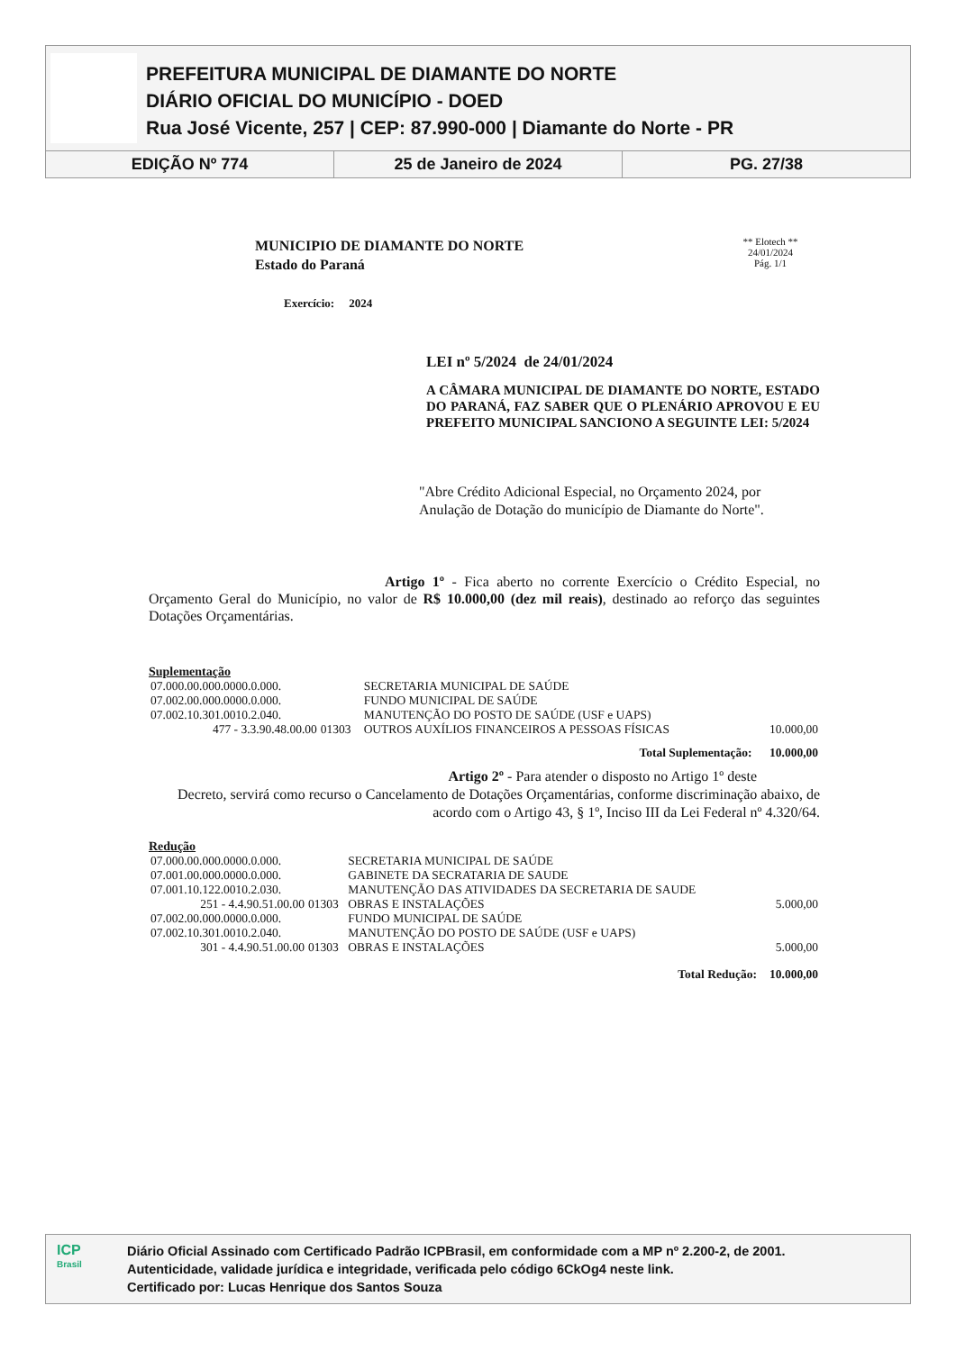PREFEITURA MUNICIPAL DE DIAMANTE DO NORTE
DIÁRIO OFICIAL DO MUNICÍPIO - DOED
Rua José Vicente, 257 | CEP: 87.990-000 | Diamante do Norte - PR
EDIÇÃO Nº 774 25 de Janeiro de 2024 PG. 27/38
MUNICIPIO DE DIAMANTE DO NORTE
Estado do Paraná
Exercício: 2024
** Elotech **
24/01/2024
Pág. 1/1
LEI nº 5/2024 de 24/01/2024
A CÂMARA MUNICIPAL DE DIAMANTE DO NORTE, ESTADO DO PARANÁ, FAZ SABER QUE O PLENÁRIO APROVOU E EU PREFEITO MUNICIPAL SANCIONO A SEGUINTE LEI: 5/2024
"Abre Crédito Adicional Especial, no Orçamento 2024, por Anulação de Dotação do município de Diamante do Norte".
Artigo 1º - Fica aberto no corrente Exercício o Crédito Especial, no Orçamento Geral do Município, no valor de R$ 10.000,00 (dez mil reais), destinado ao reforço das seguintes Dotações Orçamentárias.
Suplementação
| 07.000.00.000.0000.0.000. | | SECRETARIA MUNICIPAL DE SAÚDE | |
| 07.002.00.000.0000.0.000. | | FUNDO MUNICIPAL DE SAÚDE | |
| 07.002.10.301.0010.2.040. | | MANUTENÇÃO DO POSTO DE SAÚDE (USF e UAPS) | |
| 477 - 3.3.90.48.00.00 | 01303 | OUTROS AUXÍLIOS FINANCEIROS A PESSOAS FÍSICAS | 10.000,00 |
| Total Suplementação: | | | 10.000,00 |
Artigo 2º - Para atender o disposto no Artigo 1º deste
Decreto, servirá como recurso o Cancelamento de Dotações Orçamentárias, conforme discriminação abaixo, de acordo com o Artigo 43, § 1º, Inciso III da Lei Federal nº 4.320/64.
Redução
| 07.000.00.000.0000.0.000. | | SECRETARIA MUNICIPAL DE SAÚDE | |
| 07.001.00.000.0000.0.000. | | GABINETE DA SECRATARIA DE SAUDE | |
| 07.001.10.122.0010.2.030. | | MANUTENÇÃO DAS ATIVIDADES DA SECRETARIA DE SAUDE | |
| 251 - 4.4.90.51.00.00 | 01303 | OBRAS E INSTALAÇÕES | 5.000,00 |
| 07.002.00.000.0000.0.000. | | FUNDO MUNICIPAL DE SAÚDE | |
| 07.002.10.301.0010.2.040. | | MANUTENÇÃO DO POSTO DE SAÚDE (USF e UAPS) | |
| 301 - 4.4.90.51.00.00 | 01303 | OBRAS E INSTALAÇÕES | 5.000,00 |
| Total Redução: | | | 10.000,00 |
ICP
Brasil
Diário Oficial Assinado com Certificado Padrão ICPBrasil, em conformidade com a MP nº 2.200-2, de 2001.
Autenticidade, validade jurídica e integridade, verificada pelo código 6CkOg4 neste link.
Certificado por: Lucas Henrique dos Santos Souza